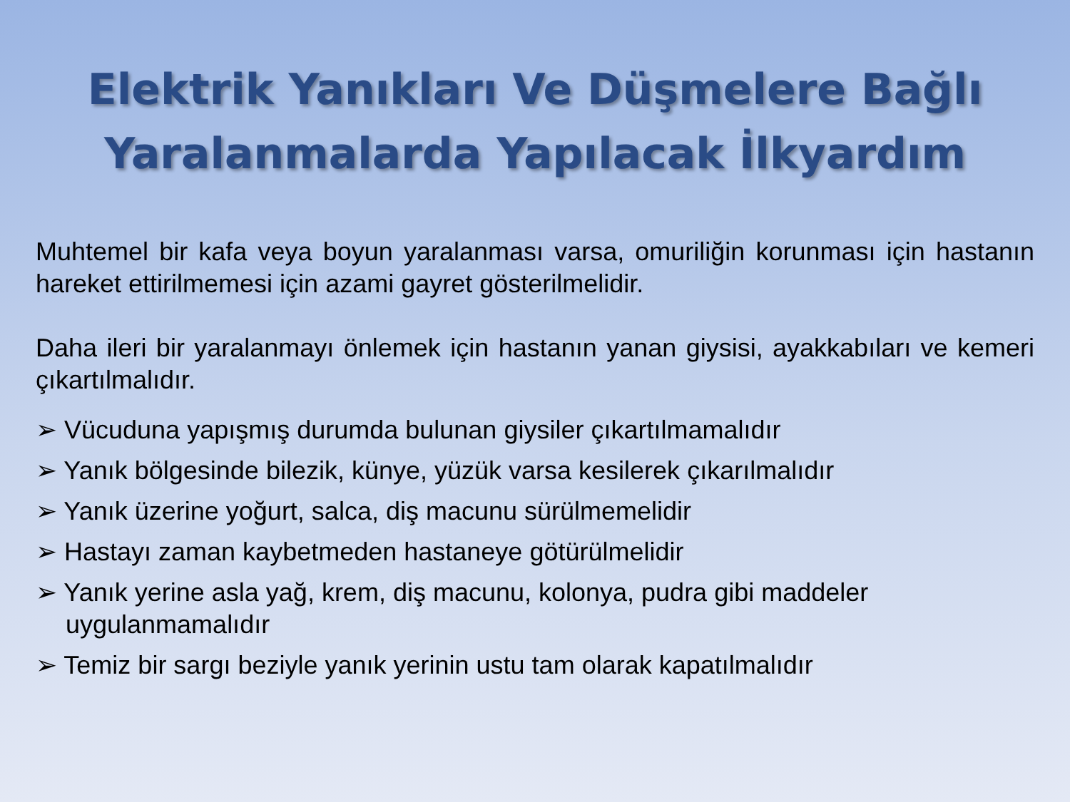Elektrik Yanıkları Ve Düşmelere Bağlı
Yaralanmalarda Yapılacak İlkyardım
Muhtemel bir kafa veya boyun yaralanması varsa, omuriliğin korunması için hastanın hareket ettirilmemesi için azami gayret gösterilmelidir.
Daha ileri bir yaralanmayı önlemek için hastanın yanan giysisi, ayakkabıları ve kemeri çıkartılmalıdır.
➢ Vücuduna yapışmış durumda bulunan giysiler çıkartılmamalıdır
➢ Yanık bölgesinde bilezik, künye, yüzük varsa kesilerek çıkarılmalıdır
➢ Yanık üzerine yoğurt, salca, diş macunu sürülmemelidir
➢ Hastayı zaman kaybetmeden hastaneye götürülmelidir
➢ Yanık yerine asla yağ, krem, diş macunu, kolonya, pudra gibi maddeler uygulanmamalıdır
➢ Temiz bir sargı beziyle yanık yerinin ustu tam olarak kapatılmalıdır